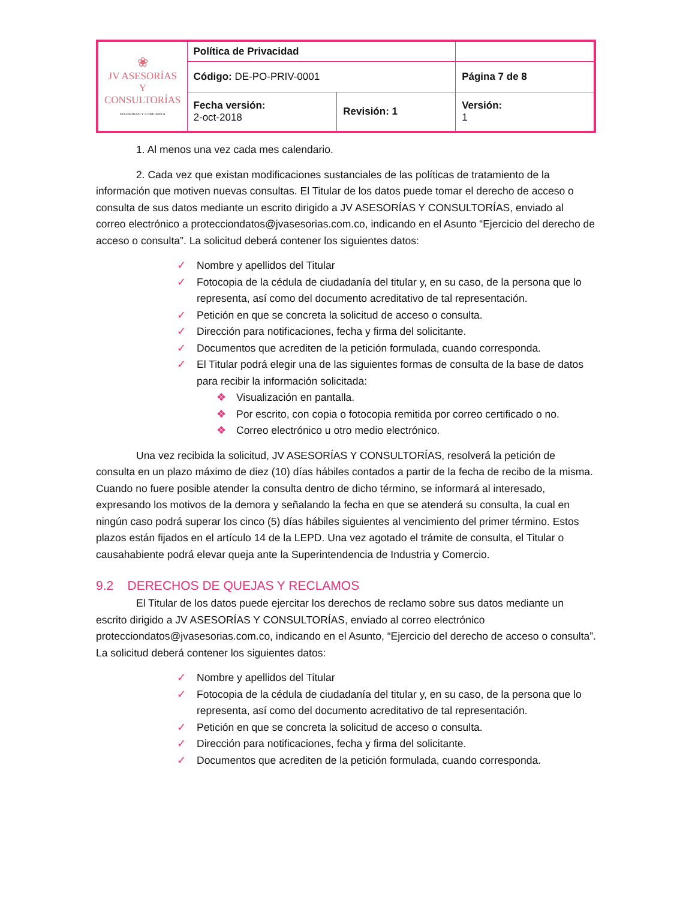| ❀ JV ASESORÍAS Y CONSULTORÍAS SEGURIDAD Y CONFIANZA | Política de Privacidad | | |
| | Código: DE-PO-PRIV-0001 | | Página 7 de 8 |
| | Fecha versión: 2-oct-2018 | Revisión: 1 | Versión: 1 |
1. Al menos una vez cada mes calendario.
2. Cada vez que existan modificaciones sustanciales de las políticas de tratamiento de la información que motiven nuevas consultas. El Titular de los datos puede tomar el derecho de acceso o consulta de sus datos mediante un escrito dirigido a JV ASESORÍAS Y CONSULTORÍAS, enviado al correo electrónico a protecciondatos@jvasesorias.com.co, indicando en el Asunto “Ejercicio del derecho de acceso o consulta”. La solicitud deberá contener los siguientes datos:
✓ Nombre y apellidos del Titular
✓ Fotocopia de la cédula de ciudadanía del titular y, en su caso, de la persona que lo representa, así como del documento acreditativo de tal representación.
✓ Petición en que se concreta la solicitud de acceso o consulta.
✓ Dirección para notificaciones, fecha y firma del solicitante.
✓ Documentos que acrediten de la petición formulada, cuando corresponda.
✓ El Titular podrá elegir una de las siguientes formas de consulta de la base de datos para recibir la información solicitada:
❖ Visualización en pantalla.
❖ Por escrito, con copia o fotocopia remitida por correo certificado o no.
❖ Correo electrónico u otro medio electrónico.
Una vez recibida la solicitud, JV ASESORÍAS Y CONSULTORÍAS, resolverá la petición de consulta en un plazo máximo de diez (10) días hábiles contados a partir de la fecha de recibo de la misma. Cuando no fuere posible atender la consulta dentro de dicho término, se informará al interesado, expresando los motivos de la demora y señalando la fecha en que se atenderá su consulta, la cual en ningún caso podrá superar los cinco (5) días hábiles siguientes al vencimiento del primer término. Estos plazos están fijados en el artículo 14 de la LEPD. Una vez agotado el trámite de consulta, el Titular o causahabiente podrá elevar queja ante la Superintendencia de Industria y Comercio.
9.2 DERECHOS DE QUEJAS Y RECLAMOS
El Titular de los datos puede ejercitar los derechos de reclamo sobre sus datos mediante un escrito dirigido a JV ASESORÍAS Y CONSULTORÍAS, enviado al correo electrónico protecciondatos@jvasesorias.com.co, indicando en el Asunto, “Ejercicio del derecho de acceso o consulta”. La solicitud deberá contener los siguientes datos:
✓ Nombre y apellidos del Titular
✓ Fotocopia de la cédula de ciudadanía del titular y, en su caso, de la persona que lo representa, así como del documento acreditativo de tal representación.
✓ Petición en que se concreta la solicitud de acceso o consulta.
✓ Dirección para notificaciones, fecha y firma del solicitante.
✓ Documentos que acrediten de la petición formulada, cuando corresponda.